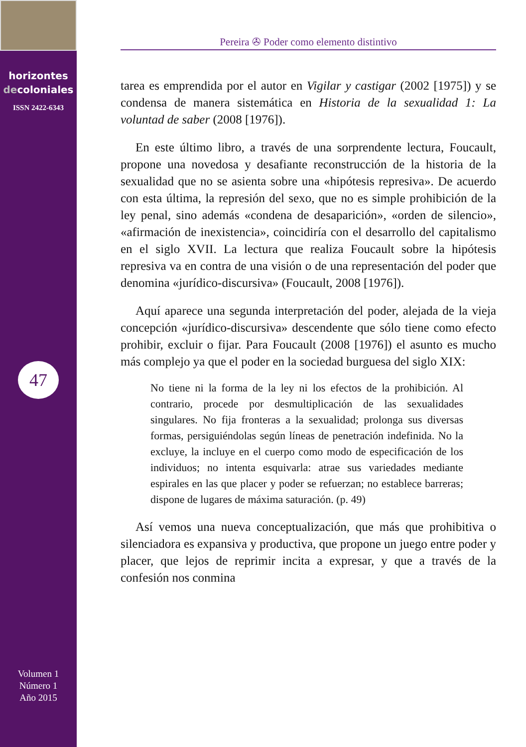horizontes
decoloniales
ISSN 2422-6343
47
Volumen 1
Número 1
Año 2015
Pereira ✇ Poder como elemento distintivo
tarea es emprendida por el autor en Vigilar y castigar (2002 [1975]) y se condensa de manera sistemática en Historia de la sexualidad 1: La voluntad de saber (2008 [1976]).
En este último libro, a través de una sorprendente lectura, Foucault, propone una novedosa y desafiante reconstrucción de la historia de la sexualidad que no se asienta sobre una «hipótesis represiva». De acuerdo con esta última, la represión del sexo, que no es simple prohibición de la ley penal, sino además «condena de desaparición», «orden de silencio», «afirmación de inexistencia», coincidiría con el desarrollo del capitalismo en el siglo XVII. La lectura que realiza Foucault sobre la hipótesis represiva va en contra de una visión o de una representación del poder que denomina «jurídico-discursiva» (Foucault, 2008 [1976]).
Aquí aparece una segunda interpretación del poder, alejada de la vieja concepción «jurídico-discursiva» descendente que sólo tiene como efecto prohibir, excluir o fijar. Para Foucault (2008 [1976]) el asunto es mucho más complejo ya que el poder en la sociedad burguesa del siglo XIX:
No tiene ni la forma de la ley ni los efectos de la prohibición. Al contrario, procede por desmultiplicación de las sexualidades singulares. No fija fronteras a la sexualidad; prolonga sus diversas formas, persiguiéndolas según líneas de penetración indefinida. No la excluye, la incluye en el cuerpo como modo de especificación de los individuos; no intenta esquivarla: atrae sus variedades mediante espirales en las que placer y poder se refuerzan; no establece barreras; dispone de lugares de máxima saturación. (p. 49)
Así vemos una nueva conceptualización, que más que prohibitiva o silenciadora es expansiva y productiva, que propone un juego entre poder y placer, que lejos de reprimir incita a expresar, y que a través de la confesión nos conmina